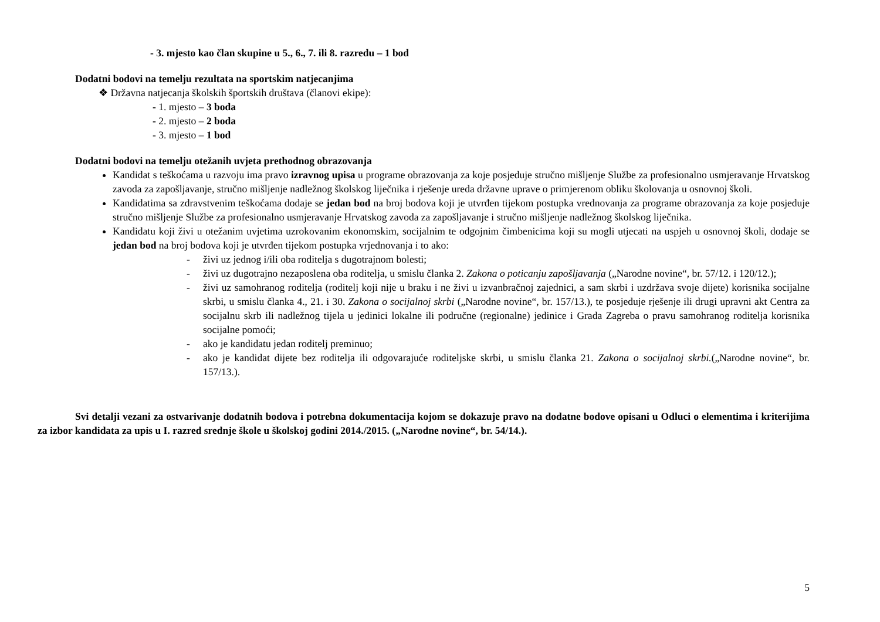- 3. mjesto kao član skupine u 5., 6., 7. ili 8. razredu – 1 bod
Dodatni bodovi na temelju rezultata na sportskim natjecanjima
❖ Državna natjecanja školskih športskih društava (članovi ekipe):
- 1. mjesto – 3 boda
- 2. mjesto – 2 boda
- 3. mjesto – 1 bod
Dodatni bodovi na temelju otežanih uvjeta prethodnog obrazovanja
Kandidat s teškoćama u razvoju ima pravo izravnog upisa u programe obrazovanja za koje posjeduje stručno mišljenje Službe za profesionalno usmjeravanje Hrvatskog zavoda za zapošljavanje, stručno mišljenje nadležnog školskog liječnika i rješenje ureda državne uprave o primjerenom obliku školovanja u osnovnoj školi.
Kandidatima sa zdravstvenim teškoćama dodaje se jedan bod na broj bodova koji je utvrđen tijekom postupka vrednovanja za programe obrazovanja za koje posjeduje stručno mišljenje Službe za profesionalno usmjeravanje Hrvatskog zavoda za zapošljavanje i stručno mišljenje nadležnog školskog liječnika.
Kandidatu koji živi u otežanim uvjetima uzrokovanim ekonomskim, socijalnim te odgojnim čimbenicima koji su mogli utjecati na uspjeh u osnovnoj školi, dodaje se jedan bod na broj bodova koji je utvrđen tijekom postupka vrjednovanja i to ako:
- živi uz jednog i/ili oba roditelja s dugotrajnom bolesti;
- živi uz dugotrajno nezaposlena oba roditelja, u smislu članka 2. Zakona o poticanju zapošljavanja („Narodne novine“, br. 57/12. i 120/12.);
- živi uz samohranog roditelja (roditelj koji nije u braku i ne živi u izvanbračnoj zajednici, a sam skrbi i uzdržava svoje dijete) korisnika socijalne skrbi, u smislu članka 4., 21. i 30. Zakona o socijalnoj skrbi („Narodne novine“, br. 157/13.), te posjeduje rješenje ili drugi upravni akt Centra za socijalnu skrb ili nadležnog tijela u jedinici lokalne ili područne (regionalne) jedinice i Grada Zagreba o pravu samohranog roditelja korisnika socijalne pomoći;
- ako je kandidatu jedan roditelj preminuo;
- ako je kandidat dijete bez roditelja ili odgovarajuće roditeljske skrbi, u smislu članka 21. Zakona o socijalnoj skrbi.(„Narodne novine“, br. 157/13.).
Svi detalji vezani za ostvarivanje dodatnih bodova i potrebna dokumentacija kojom se dokazuje pravo na dodatne bodove opisani u Odluci o elementima i kriterijima za izbor kandidata za upis u I. razred srednje škole u školskoj godini 2014./2015. („Narodne novine“, br. 54/14.).
5